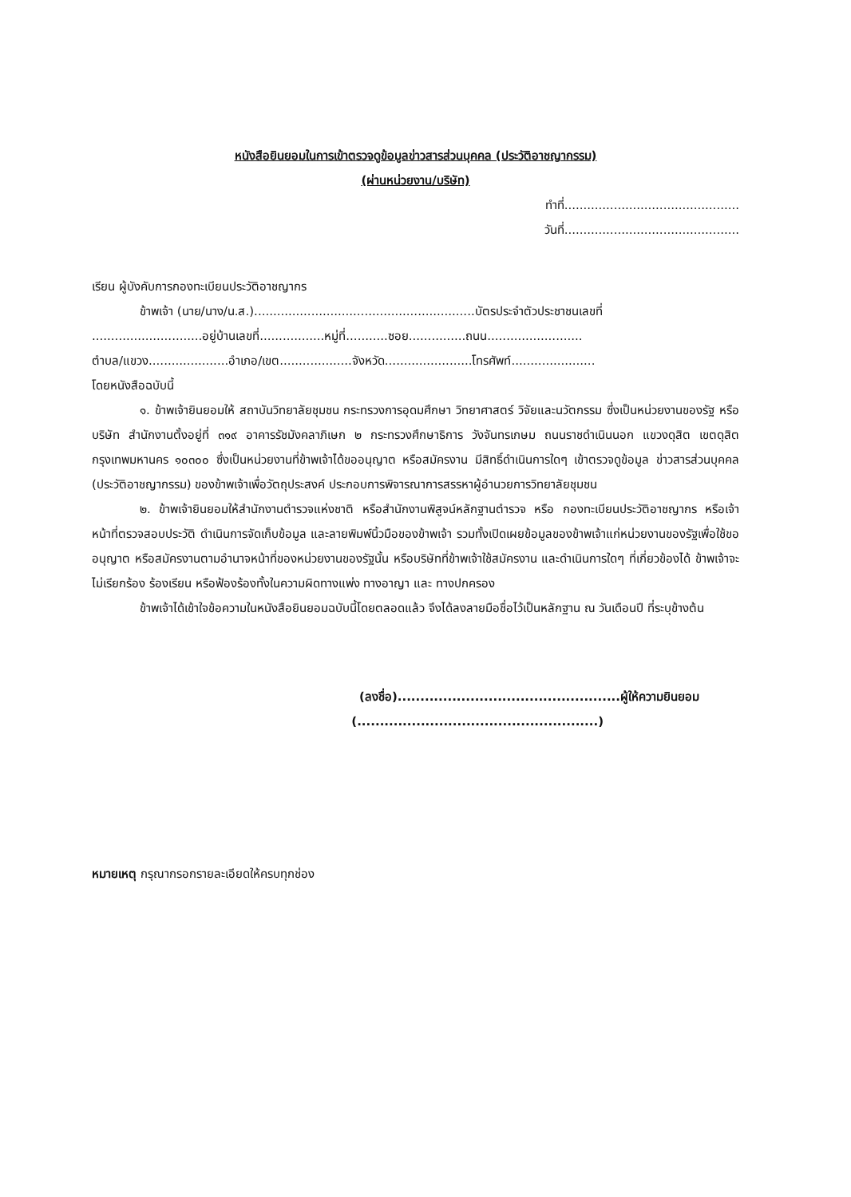หนังสือยินยอมในการเข้าตรวจดูข้อมูลข่าวสารส่วนบุคคล (ประวัติอาชญากรรม)
(ผ่านหน่วยงาน/บริษัท)
ทำที่..............................................
วันที่..............................................
เรียน ผู้บังคับการกองทะเบียนประวัติอาชญากร
ข้าพเจ้า (นาย/นาง/น.ส.)..........................................................บัตรประจำตัวประชาชนเลขที่
.............................อยู่บ้านเลขที่.................หมู่ที่...........ซอย...............ถนน.........................
ตำบล/แขวง.....................อำเภอ/เขต...................จังหวัด.......................โทรศัพท์......................
โดยหนังสือฉบับนี้
๑. ข้าพเจ้ายินยอมให้ สถาบันวิทยาลัยชุมชน กระทรวงการอุดมศึกษา วิทยาศาสตร์ วิจัยและนวัตกรรม ซึ่งเป็นหน่วยงานของรัฐ หรือบริษัท สำนักงานตั้งอยู่ที่ ๓๑๙ อาคารรัชมังคลาภิเษก ๒ กระทรวงศึกษาธิการ วังจันทรเกษม ถนนราชดำเนินนอก แขวงดุสิต เขตดุสิต กรุงเทพมหานคร ๑๐๓๐๐ ซึ่งเป็นหน่วยงานที่ข้าพเจ้าได้ขออนุญาต หรือสมัครงาน มีสิทธิ์ดำเนินการใดๆ เข้าตรวจดูข้อมูล ข่าวสารส่วนบุคคล (ประวัติอาชญากรรม) ของข้าพเจ้าเพื่อวัตถุประสงค์ ประกอบการพิจารณาการสรรหาผู้อำนวยการวิทยาลัยชุมชน
๒. ข้าพเจ้ายินยอมให้สำนักงานตำรวจแห่งชาติ หรือสำนักงานพิสูจน์หลักฐานตำรวจ หรือ กองทะเบียนประวัติอาชญากร หรือเจ้าหน้าที่ตรวจสอบประวัติ ดำเนินการจัดเก็บข้อมูล และลายพิมพ์นิ้วมือของข้าพเจ้า รวมทั้งเปิดเผยข้อมูลของข้าพเจ้าแก่หน่วยงานของรัฐเพื่อใช้ขออนุญาต หรือสมัครงานตามอำนาจหน้าที่ของหน่วยงานของรัฐนั้น หรือบริษัทที่ข้าพเจ้าใช้สมัครงาน และดำเนินการใดๆ ที่เกี่ยวข้องได้ ข้าพเจ้าจะไม่เรียกร้อง ร้องเรียน หรือฟ้องร้องทั้งในความผิดทางแพ่ง ทางอาญา และ ทางปกครอง
ข้าพเจ้าได้เข้าใจข้อความในหนังสือยินยอมฉบับนี้โดยตลอดแล้ว จึงได้ลงลายมือชื่อไว้เป็นหลักฐาน ณ วันเดือนปี ที่ระบุข้างต้น
(ลงชื่อ).................................................ผู้ให้ความยินยอม
(.....................................................)
หมายเหตุ กรุณากรอกรายละเอียดให้ครบทุกช่อง